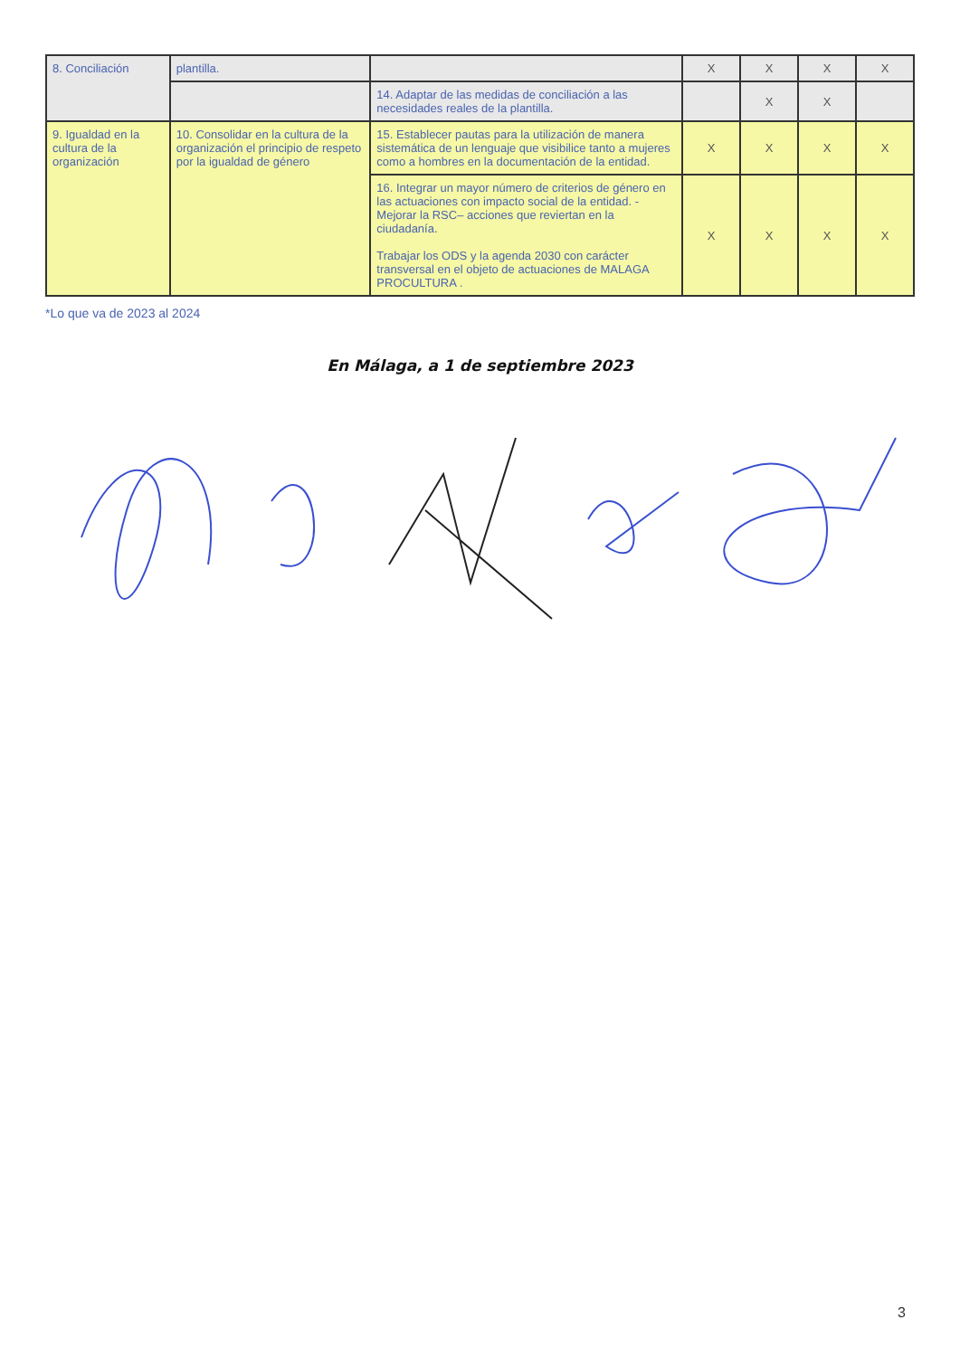| 8. Conciliación | plantilla. | | X | X | X | X |
| | | 14. Adaptar de las medidas de conciliación a las necesidades reales de la plantilla. | | X | X | |
| 9. Igualdad en la cultura de la organización | 10. Consolidar en la cultura de la organización el principio de respeto por la igualdad de género | 15. Establecer pautas para la utilización de manera sistemática de un lenguaje que visibilice tanto a mujeres como a hombres en la documentación de la entidad. | X | X | X | X |
| | | 16. Integrar un mayor número de criterios de género en las actuaciones con impacto social de la entidad. - Mejorar la RSC– acciones que reviertan en la ciudadanía. Trabajar los ODS y la agenda 2030 con carácter transversal en el objeto de actuaciones de MALAGA PROCULTURA . | X | X | X | X |
*Lo que va de 2023 al 2024
En Málaga, a 1 de septiembre 2023
3